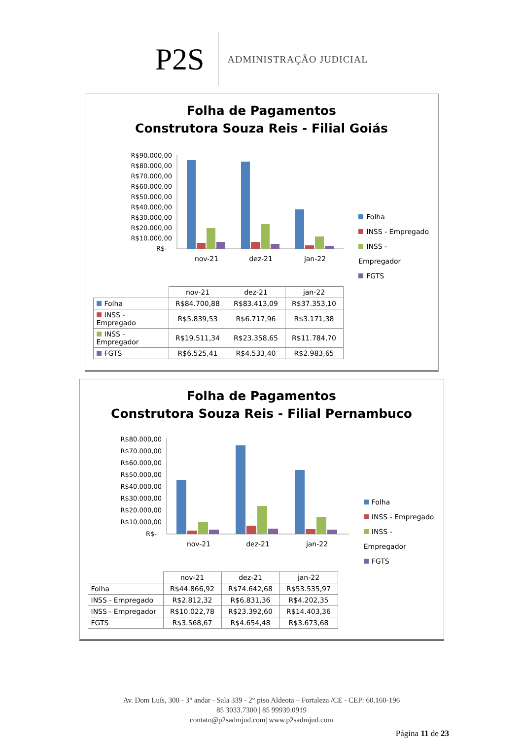P2S
ADMINISTRAÇÃO JUDICIAL
Folha de Pagamentos
Construtora Souza Reis - Filial Goiás
R$90.000,00
R$80.000,00
R$70.000,00
R$60.000,00
R$50.000,00
R$40.000,00
R$30.000,00
R$20.000,00
R$10.000,00
R$-
nov-21
dez-21
jan-22
Folha
INSS - Empregado
INSS - Empregador
FGTS
| | nov-21 | dez-21 | jan-22 |
| Folha | R$84.700,88 | R$83.413,09 | R$37.353,10 |
| INSS - Empregado | R$5.839,53 | R$6.717,96 | R$3.171,38 |
| INSS - Empregador | R$19.511,34 | R$23.358,65 | R$11.784,70 |
| FGTS | R$6.525,41 | R$4.533,40 | R$2.983,65 |
Folha de Pagamentos
Construtora Souza Reis - Filial Pernambuco
R$80.000,00
R$70.000,00
R$60.000,00
R$50.000,00
R$40.000,00
R$30.000,00
R$20.000,00
R$10.000,00
R$-
nov-21
dez-21
jan-22
Folha
INSS - Empregado
INSS - Empregador
FGTS
| | nov-21 | dez-21 | jan-22 |
| Folha | R$44.866,92 | R$74.642,68 | R$53.535,97 |
| INSS - Empregado | R$2.812,32 | R$6.831,36 | R$4.202,35 |
| INSS - Empregador | R$10.022,78 | R$23.392,60 | R$14.403,36 |
| FGTS | R$3.568,67 | R$4.654,48 | R$3.673,68 |
Av. Dom Luís, 300 - 3° andar - Sala 339 - 2° piso Aldeota – Fortaleza /CE - CEP: 60.160-196
85 3033.7300 | 85 99939.0919
contato@p2sadmjud.com| www.p2sadmjud.com
Página 11 de 23